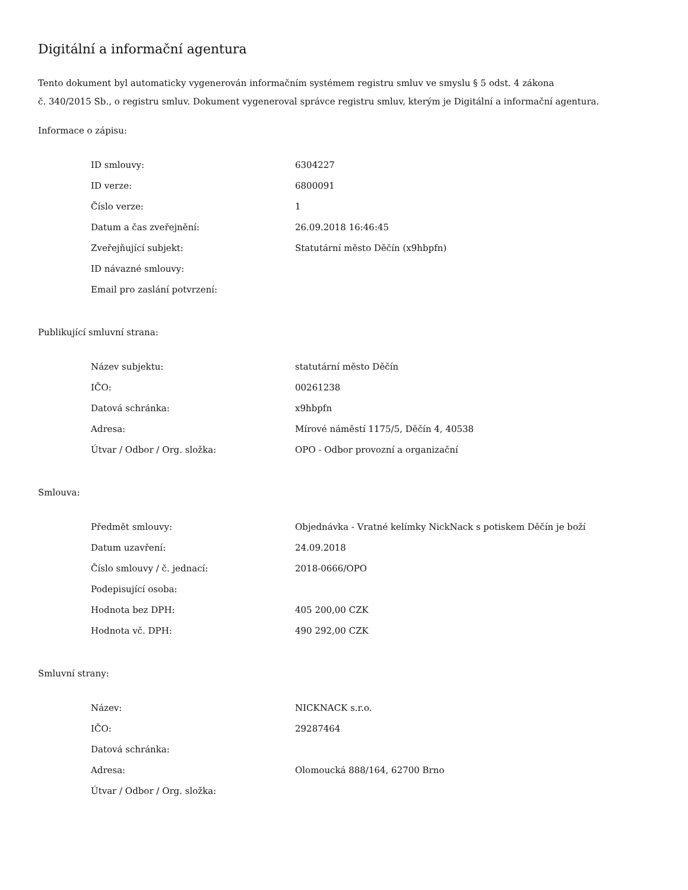Digitální a informační agentura
Tento dokument byl automaticky vygenerován informačním systémem registru smluv ve smyslu § 5 odst. 4 zákona
č. 340/2015 Sb., o registru smluv. Dokument vygeneroval správce registru smluv, kterým je Digitální a informační agentura.
Informace o zápisu:
| ID smlouvy: | 6304227 |
| ID verze: | 6800091 |
| Číslo verze: | 1 |
| Datum a čas zveřejnění: | 26.09.2018 16:46:45 |
| Zveřejňující subjekt: | Statutární město Děčín (x9hbpfn) |
| ID návazné smlouvy: | |
| Email pro zaslání potvrzení: | |
Publikující smluvní strana:
| Název subjektu: | statutární město Děčín |
| IČO: | 00261238 |
| Datová schránka: | x9hbpfn |
| Adresa: | Mírové náměstí 1175/5, Děčín 4, 40538 |
| Útvar / Odbor / Org. složka: | OPO - Odbor provozní a organizační |
Smlouva:
| Předmět smlouvy: | Objednávka - Vratné kelímky NickNack s potiskem Děčín je boží |
| Datum uzavření: | 24.09.2018 |
| Číslo smlouvy / č. jednací: | 2018-0666/OPO |
| Podepisující osoba: | |
| Hodnota bez DPH: | 405 200,00 CZK |
| Hodnota vč. DPH: | 490 292,00 CZK |
Smluvní strany:
| Název: | NICKNACK s.r.o. |
| IČO: | 29287464 |
| Datová schránka: | |
| Adresa: | Olomoucká 888/164, 62700 Brno |
| Útvar / Odbor / Org. složka: | |